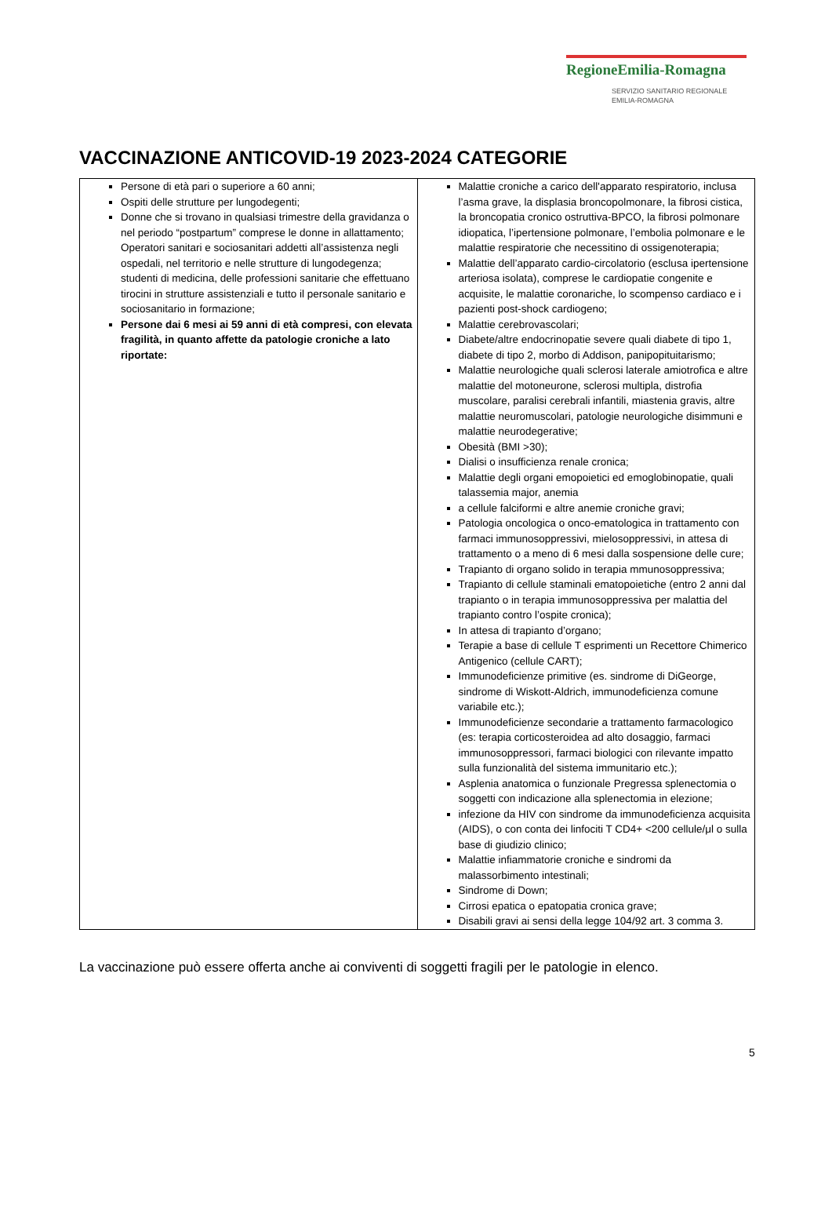RegioneEmilia-Romagna
SERVIZIO SANITARIO REGIONALE
EMILIA-ROMAGNA
VACCINAZIONE ANTICOVID-19 2023-2024 CATEGORIE
| Persone di età pari o superiore a 60 anni; Ospiti delle strutture per lungodegenti; Donne che si trovano in qualsiasi trimestre della gravidanza o nel periodo “postpartum” comprese le donne in allattamento; Operatori sanitari e sociosanitari addetti all’assistenza negli ospedali, nel territorio e nelle strutture di lungodegenza; studenti di medicina, delle professioni sanitarie che effettuano tirocini in strutture assistenziali e tutto il personale sanitario e sociosanitario in formazione; Persone dai 6 mesi ai 59 anni di età compresi, con elevata fragilità, in quanto affette da patologie croniche a lato riportate: | Malattie croniche a carico dell'apparato respiratorio, inclusa l’asma grave, la displasia broncopolmonare, la fibrosi cistica, la broncopatia cronico ostruttiva-BPCO, la fibrosi polmonare idiopatica, l’ipertensione polmonare, l’embolia polmonare e le malattie respiratorie che necessitino di ossigenoterapia; Malattie dell’apparato cardio-circolatorio (esclusa ipertensione arteriosa isolata), comprese le cardiopatie congenite e acquisite, le malattie coronariche, lo scompenso cardiaco e i pazienti post-shock cardiogeno; Malattie cerebrovascolari; Diabete/altre endocrinopatie severe quali diabete di tipo 1, diabete di tipo 2, morbo di Addison, panipopituitarismo; Malattie neurologiche quali sclerosi laterale amiotrofica e altre malattie del motoneurone, sclerosi multipla, distrofia muscolare, paralisi cerebrali infantili, miastenia gravis, altre malattie neuromuscolari, patologie neurologiche disimmuni e malattie neurodegerative; Obesità (BMI >30); Dialisi o insufficienza renale cronica; Malattie degli organi emopoietici ed emoglobinopatie, quali talassemia major, anemia a cellule falciformi e altre anemie croniche gravi; Patologia oncologica o onco-ematologica in trattamento con farmaci immunosoppressivi, mielosoppressivi, in attesa di trattamento o a meno di 6 mesi dalla sospensione delle cure; Trapianto di organo solido in terapia mmunosoppressiva; Trapianto di cellule staminali ematopoietiche (entro 2 anni dal trapianto o in terapia immunosoppressiva per malattia del trapianto contro l’ospite cronica); In attesa di trapianto d’organo; Terapie a base di cellule T esprimenti un Recettore Chimerico Antigenico (cellule CART); Immunodeficienze primitive (es. sindrome di DiGeorge, sindrome di Wiskott-Aldrich, immunodeficienza comune variabile etc.); Immunodeficienze secondarie a trattamento farmacologico (es: terapia corticosteroidea ad alto dosaggio, farmaci immunosoppressori, farmaci biologici con rilevante impatto sulla funzionalità del sistema immunitario etc.); Asplenia anatomica o funzionale Pregressa splenectomia o soggetti con indicazione alla splenectomia in elezione; infezione da HIV con sindrome da immunodeficienza acquisita (AIDS), o con conta dei linfociti T CD4+ <200 cellule/μl o sulla base di giudizio clinico; Malattie infiammatorie croniche e sindromi da malassorbimento intestinali; Sindrome di Down; Cirrosi epatica o epatopatia cronica grave; Disabili gravi ai sensi della legge 104/92 art. 3 comma 3. |
La vaccinazione può essere offerta anche ai conviventi di soggetti fragili per le patologie in elenco.
5